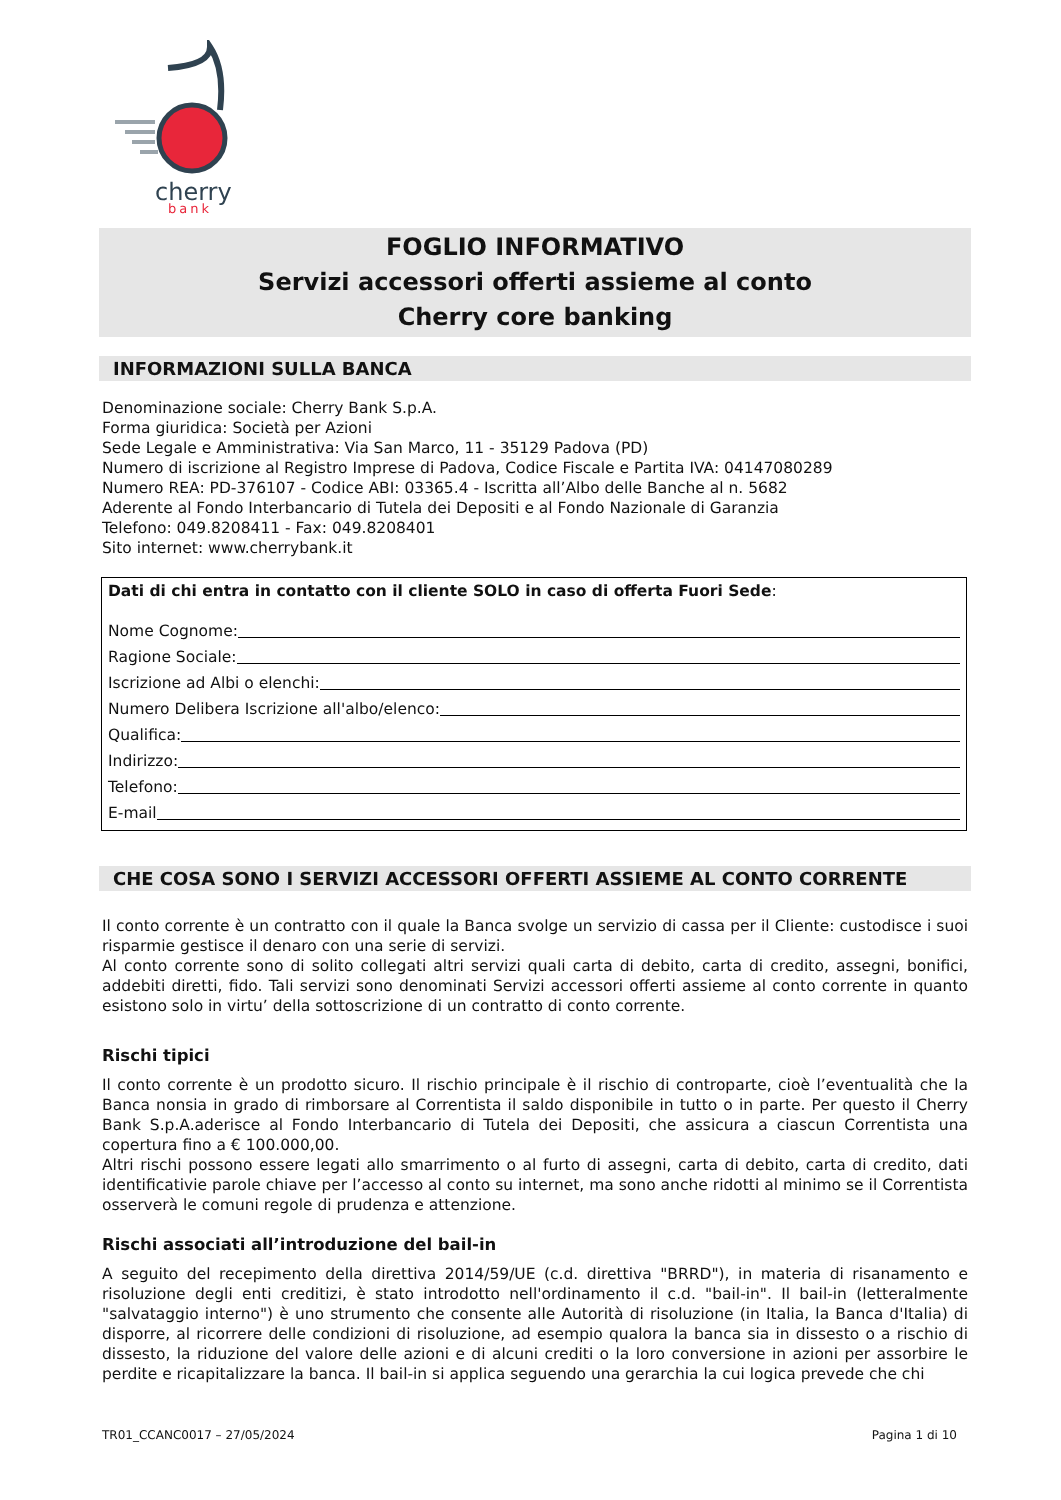cherry
bank
FOGLIO INFORMATIVO
Servizi accessori offerti assieme al conto
Cherry core banking
INFORMAZIONI SULLA BANCA
Denominazione sociale: Cherry Bank S.p.A.
Forma giuridica: Società per Azioni
Sede Legale e Amministrativa: Via San Marco, 11 - 35129 Padova (PD)
Numero di iscrizione al Registro Imprese di Padova, Codice Fiscale e Partita IVA: 04147080289
Numero REA: PD-376107 - Codice ABI: 03365.4 - Iscritta all’Albo delle Banche al n. 5682
Aderente al Fondo Interbancario di Tutela dei Depositi e al Fondo Nazionale di Garanzia
Telefono: 049.8208411 - Fax: 049.8208401
Sito internet: www.cherrybank.it
Dati di chi entra in contatto con il cliente SOLO in caso di offerta Fuori Sede:
Nome Cognome:
Ragione Sociale:
Iscrizione ad Albi o elenchi:
Numero Delibera Iscrizione all'albo/elenco:
Qualifica:
Indirizzo:
Telefono:
E-mail
CHE COSA SONO I SERVIZI ACCESSORI OFFERTI ASSIEME AL CONTO CORRENTE
Il conto corrente è un contratto con il quale la Banca svolge un servizio di cassa per il Cliente: custodisce i suoi risparmie gestisce il denaro con una serie di servizi.
Al conto corrente sono di solito collegati altri servizi quali carta di debito, carta di credito, assegni, bonifici, addebiti diretti, fido. Tali servizi sono denominati Servizi accessori offerti assieme al conto corrente in quanto esistono solo in virtu’ della sottoscrizione di un contratto di conto corrente.
Rischi tipici
Il conto corrente è un prodotto sicuro. Il rischio principale è il rischio di controparte, cioè l’eventualità che la Banca nonsia in grado di rimborsare al Correntista il saldo disponibile in tutto o in parte. Per questo il Cherry Bank S.p.A.aderisce al Fondo Interbancario di Tutela dei Depositi, che assicura a ciascun Correntista una copertura fino a € 100.000,00.
Altri rischi possono essere legati allo smarrimento o al furto di assegni, carta di debito, carta di credito, dati identificativie parole chiave per l’accesso al conto su internet, ma sono anche ridotti al minimo se il Correntista osserverà le comuni regole di prudenza e attenzione.
Rischi associati all’introduzione del bail-in
A seguito del recepimento della direttiva 2014/59/UE (c.d. direttiva "BRRD"), in materia di risanamento e risoluzione degli enti creditizi, è stato introdotto nell'ordinamento il c.d. "bail-in". Il bail-in (letteralmente "salvataggio interno") è uno strumento che consente alle Autorità di risoluzione (in Italia, la Banca d'Italia) di disporre, al ricorrere delle condizioni di risoluzione, ad esempio qualora la banca sia in dissesto o a rischio di dissesto, la riduzione del valore delle azioni e di alcuni crediti o la loro conversione in azioni per assorbire le perdite e ricapitalizzare la banca. Il bail-in si applica seguendo una gerarchia la cui logica prevede che chi
TR01_CCANC0017 – 27/05/2024 Pagina 1 di 10